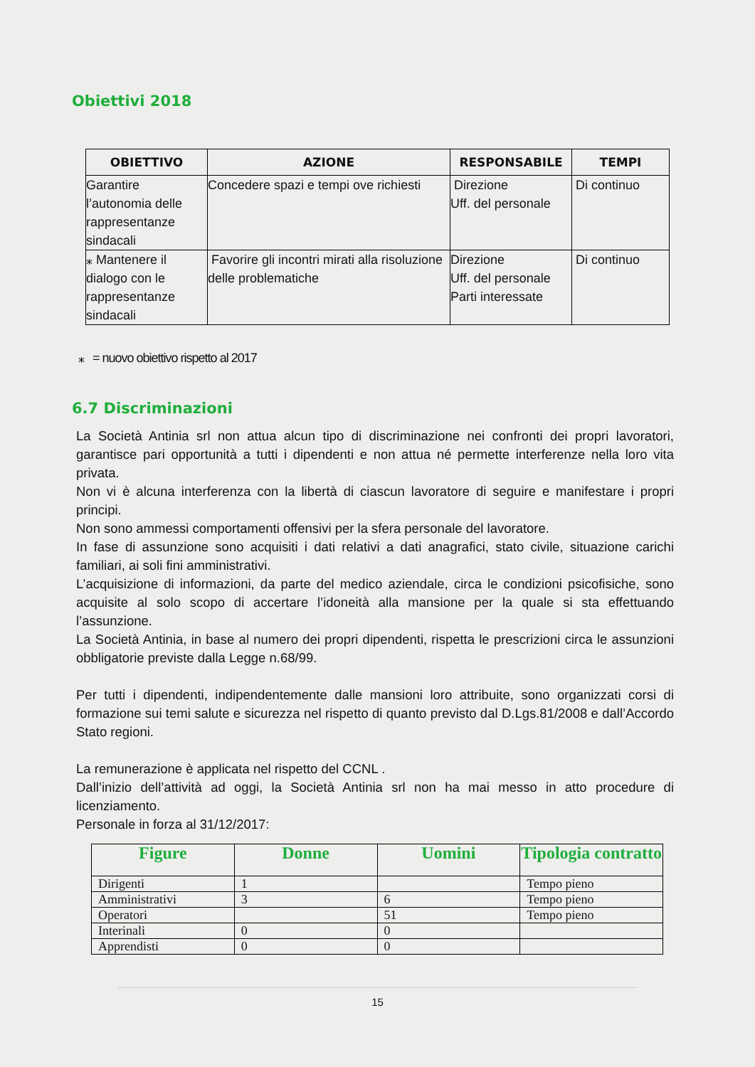Obiettivi 2018
| OBIETTIVO | AZIONE | RESPONSABILE | TEMPI |
| --- | --- | --- | --- |
| Garantire l’autonomia delle rappresentanze sindacali | Concedere spazi e tempi ove richiesti | Direzione Uff. del personale | Di continuo |
| ⁎ Mantenere il dialogo con le rappresentanze sindacali | Favorire gli incontri mirati alla risoluzione delle problematiche | Direzione Uff. del personale Parti interessate | Di continuo |
⁎ = nuovo obiettivo rispetto al 2017
6.7 Discriminazioni
La Società Antinia srl non attua alcun tipo di discriminazione nei confronti dei propri lavoratori, garantisce pari opportunità a tutti i dipendenti e non attua né permette interferenze nella loro vita privata.
Non vi è alcuna interferenza con la libertà di ciascun lavoratore di seguire e manifestare i propri principi.
Non sono ammessi comportamenti offensivi per la sfera personale del lavoratore.
In fase di assunzione sono acquisiti i dati relativi a dati anagrafici, stato civile, situazione carichi familiari, ai soli fini amministrativi.
L’acquisizione di informazioni, da parte del medico aziendale, circa le condizioni psicofisiche, sono acquisite al solo scopo di accertare l’idoneità alla mansione per la quale si sta effettuando l’assunzione.
La Società Antinia, in base al numero dei propri dipendenti, rispetta le prescrizioni circa le assunzioni obbligatorie previste dalla Legge n.68/99.
Per tutti i dipendenti, indipendentemente dalle mansioni loro attribuite, sono organizzati corsi di formazione sui temi salute e sicurezza nel rispetto di quanto previsto dal D.Lgs.81/2008 e dall’Accordo Stato regioni.
La remunerazione è applicata nel rispetto del CCNL .
Dall’inizio dell’attività ad oggi, la Società Antinia srl non ha mai messo in atto procedure di licenziamento.
Personale in forza al 31/12/2017:
| Figure | Donne | Uomini | Tipologia contratto |
| --- | --- | --- | --- |
| Dirigenti | 1 | | Tempo pieno |
| Amministrativi | 3 | 6 | Tempo pieno |
| Operatori | | 51 | Tempo pieno |
| Interinali | 0 | 0 | |
| Apprendisti | 0 | 0 | |
15